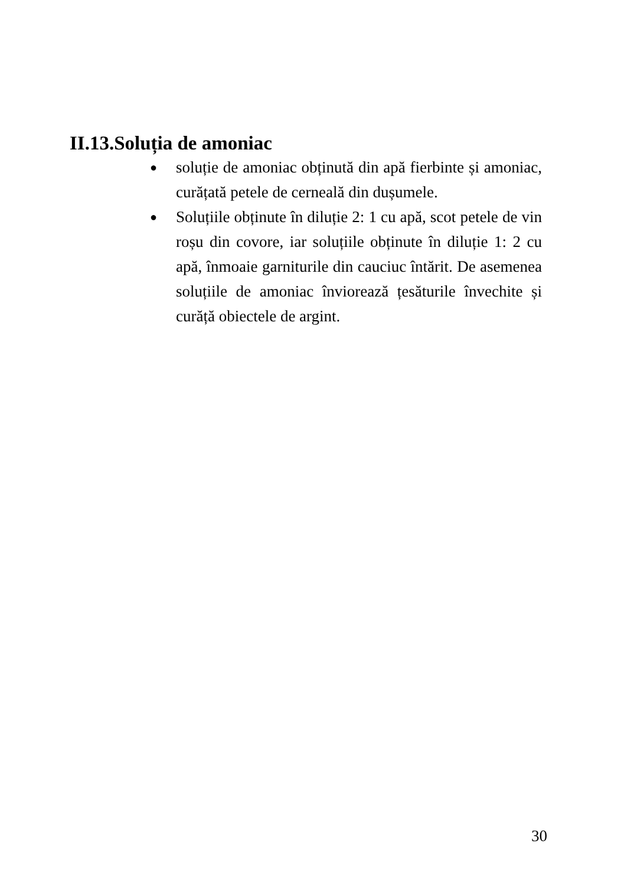II.13.Soluția de amoniac
● soluție de amoniac obținută din apă fierbinte și amoniac, curățată petele de cerneală din dușumele.
● Soluțiile obținute în diluție 2: 1 cu apă, scot petele de vin roșu din covore, iar soluțiile obținute în diluție 1: 2 cu apă, înmoaie garniturile din cauciuc întărit. De asemenea soluțiile de amoniac înviorează țesăturile învechite și curăță obiectele de argint.
30